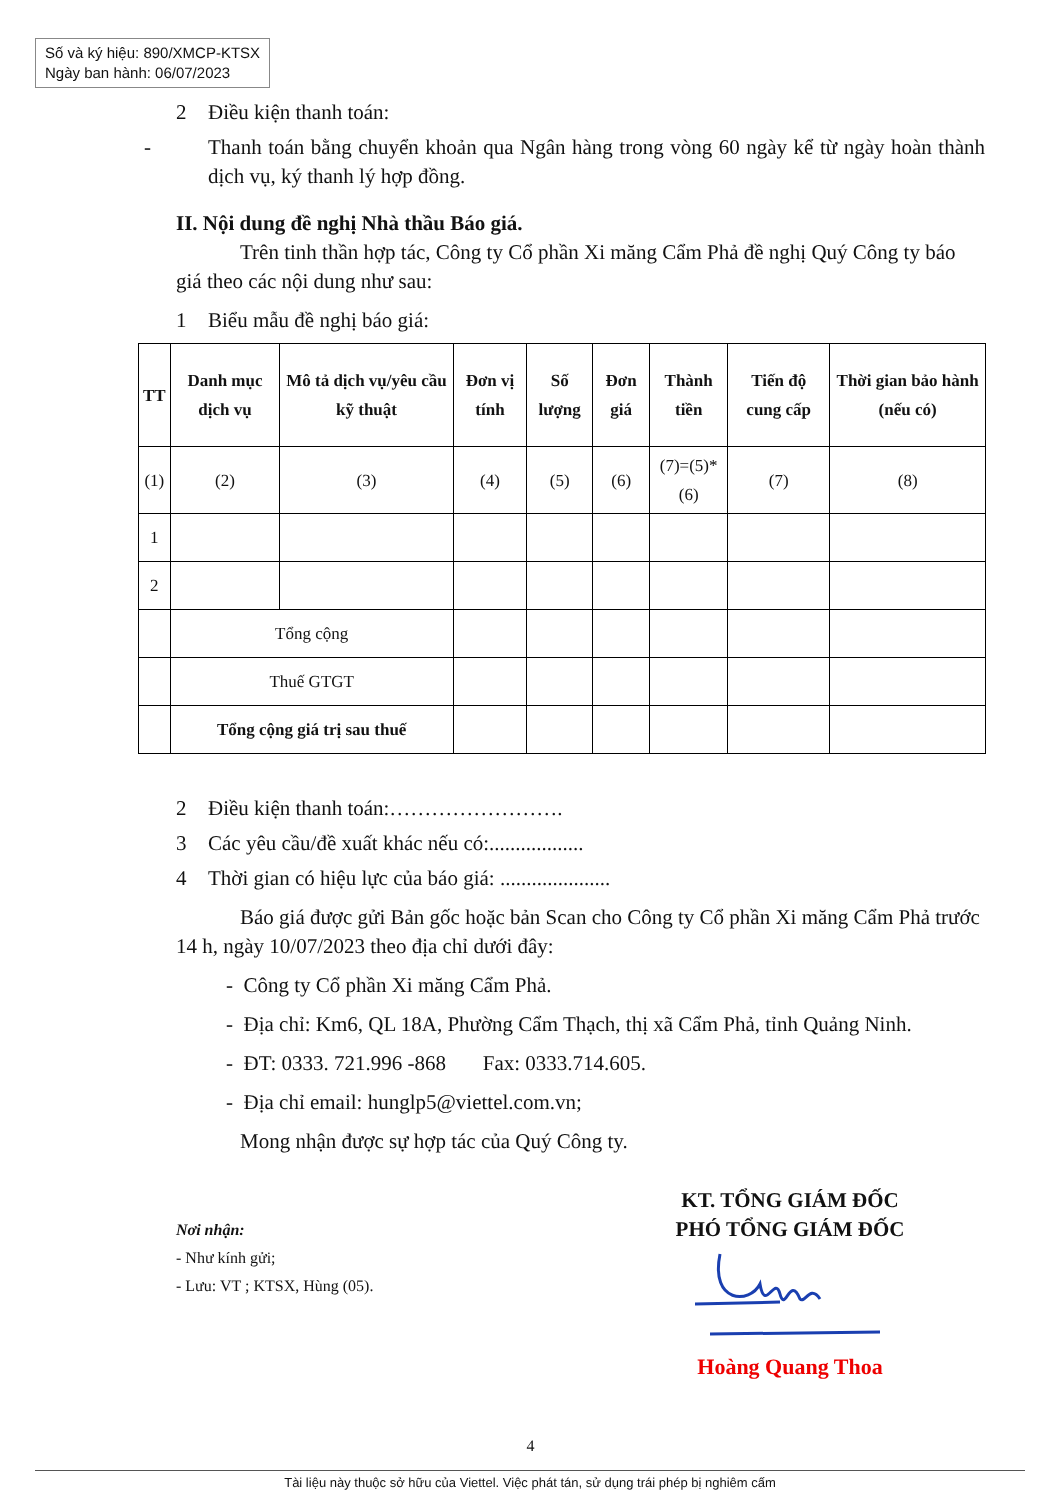Số và ký hiệu: 890/XMCP-KTSX
Ngày ban hành: 06/07/2023
2 Điều kiện thanh toán:
- Thanh toán bằng chuyển khoản qua Ngân hàng trong vòng 60 ngày kể từ ngày hoàn thành dịch vụ, ký thanh lý hợp đồng.
II. Nội dung đề nghị Nhà thầu Báo giá.
Trên tinh thần hợp tác, Công ty Cổ phần Xi măng Cẩm Phả đề nghị Quý Công ty báo giá theo các nội dung như sau:
1 Biểu mẫu đề nghị báo giá:
| TT | Danh mục dịch vụ | Mô tả dịch vụ/yêu cầu kỹ thuật | Đơn vị tính | Số lượng | Đơn giá | Thành tiền | Tiến độ cung cấp | Thời gian bảo hành (nếu có) |
| --- | --- | --- | --- | --- | --- | --- | --- | --- |
| (1) | (2) | (3) | (4) | (5) | (6) | (7)=(5)*(6) | (7) | (8) |
| 1 | | | | | | | | |
| 2 | | | | | | | | |
| | Tổng cộng | | | | | | | |
| | Thuế GTGT | | | | | | | |
| | Tổng cộng giá trị sau thuế | | | | | | | |
2 Điều kiện thanh toán:…………………….
3 Các yêu cầu/đề xuất khác nếu có:..................
4 Thời gian có hiệu lực của báo giá: .....................
Báo giá được gửi Bản gốc hoặc bản Scan cho Công ty Cổ phần Xi măng Cẩm Phả trước 14 h, ngày 10/07/2023 theo địa chỉ dưới đây:
- Công ty Cổ phần Xi măng Cẩm Phả.
- Địa chỉ: Km6, QL 18A, Phường Cẩm Thạch, thị xã Cẩm Phả, tỉnh Quảng Ninh.
- ĐT: 0333. 721.996 -868 Fax: 0333.714.605.
- Địa chỉ email: hunglp5@viettel.com.vn;
Mong nhận được sự hợp tác của Quý Công ty.
Nơi nhận:
- Như kính gửi;
- Lưu: VT ; KTSX, Hùng (05).
KT. TỔNG GIÁM ĐỐC
PHÓ TỔNG GIÁM ĐỐC
Hoàng Quang Thoa
4
Tài liệu này thuộc sở hữu của Viettel. Việc phát tán, sử dụng trái phép bị nghiêm cấm